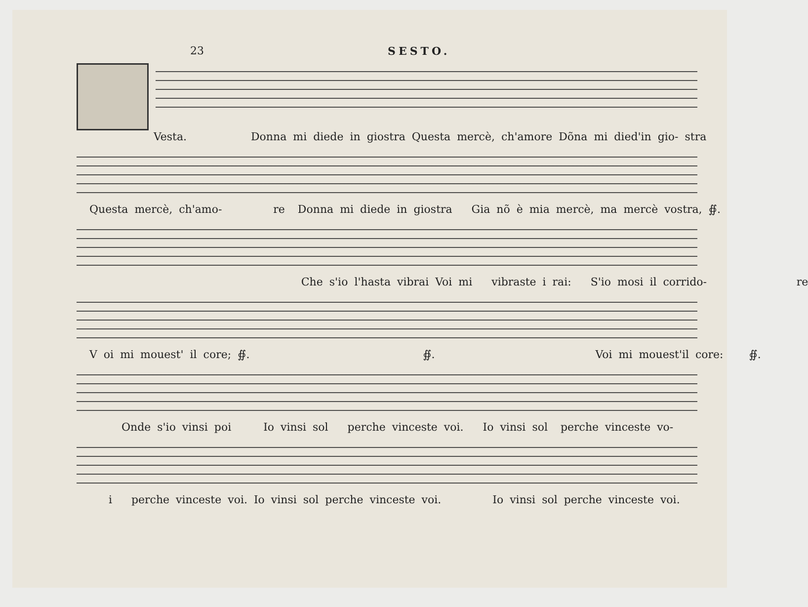23 SESTO.
Vesta. Donna mi diede in giostra Questa mercè, ch'amore Dõna mi died'in gio- stra
Questa mercè, ch'amo- re Donna mi diede in giostra Gia nõ è mia mercè, ma mercè vostra, ∯.
Che s'io l'hasta vibrai Voi mi vibraste i rai: S'io mosi il corrido- re
V oi mi mouest' il core; ∯. ∯. Voi mi mouest'il core: ∯.
Onde s'io vinsi poi Io vinsi sol perche vinceste voi. Io vinsi sol perche vinceste vo-
i perche vinceste voi. Io vinsi sol perche vinceste voi. Io vinsi sol perche vinceste voi.